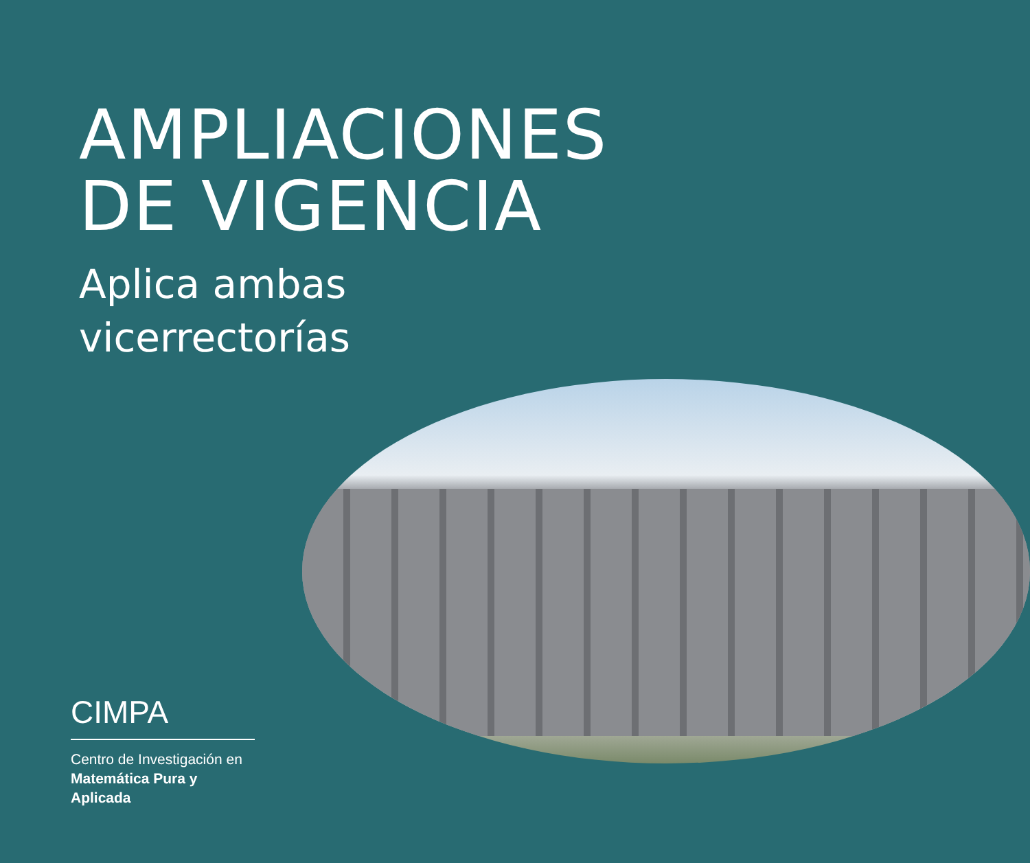AMPLIACIONES
DE VIGENCIA
Aplica ambas
vicerrectorías
CIMPA
Centro de Investigación en
Matemática Pura y
Aplicada